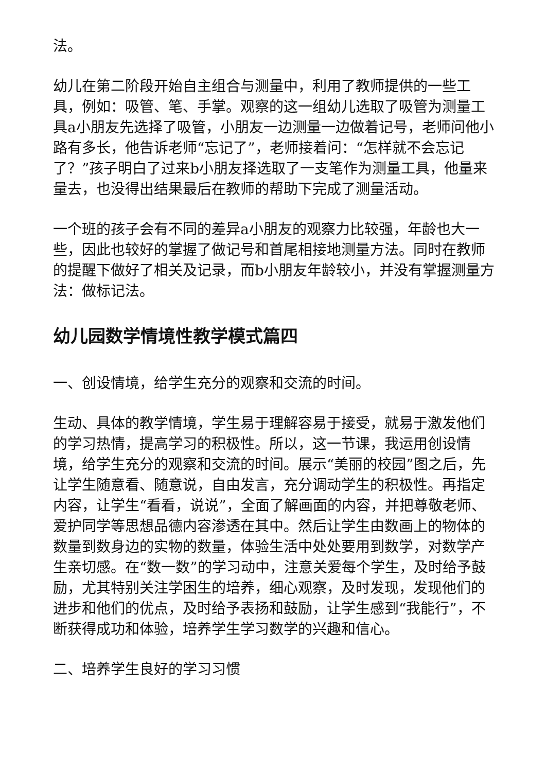法。
幼儿在第二阶段开始自主组合与测量中，利用了教师提供的一些工具，例如：吸管、笔、手掌。观察的这一组幼儿选取了吸管为测量工具a小朋友先选择了吸管，小朋友一边测量一边做着记号，老师问他小路有多长，他告诉老师“忘记了”，老师接着问：“怎样就不会忘记了？”孩子明白了过来b小朋友择选取了一支笔作为测量工具，他量来量去，也没得出结果最后在教师的帮助下完成了测量活动。
一个班的孩子会有不同的差异a小朋友的观察力比较强，年龄也大一些，因此也较好的掌握了做记号和首尾相接地测量方法。同时在教师的提醒下做好了相关及记录，而b小朋友年龄较小，并没有掌握测量方法：做标记法。
幼儿园数学情境性教学模式篇四
一、创设情境，给学生充分的观察和交流的时间。
生动、具体的教学情境，学生易于理解容易于接受，就易于激发他们的学习热情，提高学习的积极性。所以，这一节课，我运用创设情境，给学生充分的观察和交流的时间。展示“美丽的校园”图之后，先让学生随意看、随意说，自由发言，充分调动学生的积极性。再指定内容，让学生“看看，说说”，全面了解画面的内容，并把尊敬老师、爱护同学等思想品德内容渗透在其中。然后让学生由数画上的物体的数量到数身边的实物的数量，体验生活中处处要用到数学，对数学产生亲切感。在“数一数”的学习动中，注意关爱每个学生，及时给予鼓励，尤其特别关注学困生的培养，细心观察，及时发现，发现他们的进步和他们的优点，及时给予表扬和鼓励，让学生感到“我能行”，不断获得成功和体验，培养学生学习数学的兴趣和信心。
二、培养学生良好的学习习惯